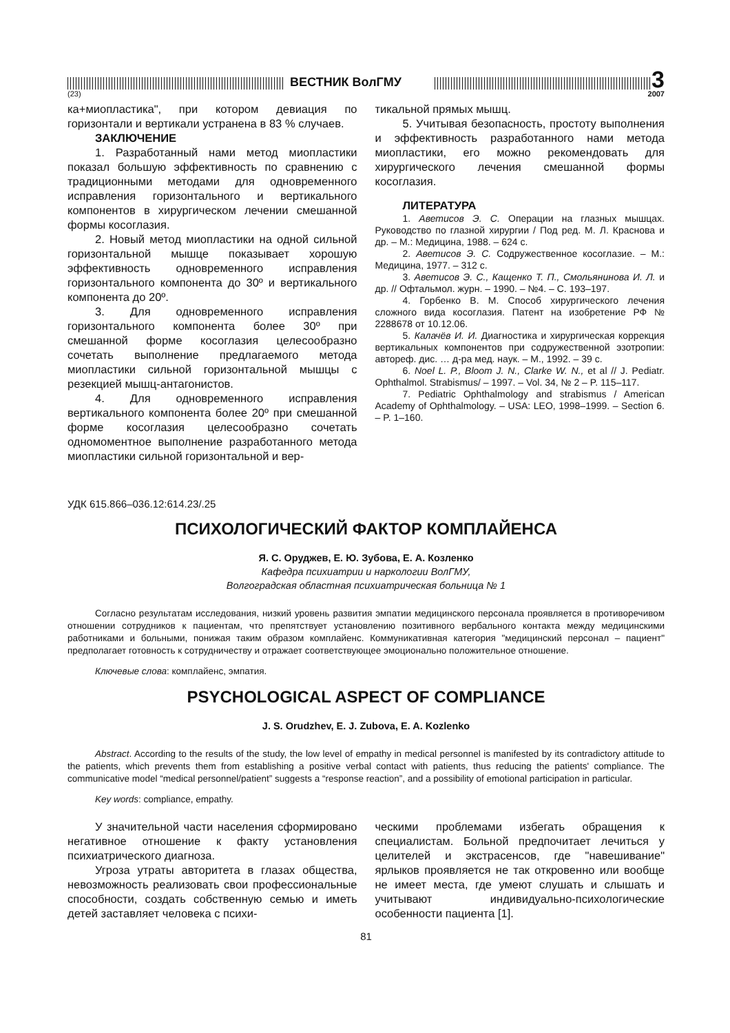ВЕСТНИК ВолГМУ
3
(23) 2007
ка+миопластика", при котором девиация по горизонтали и вертикали устранена в 83 % случаев.
ЗАКЛЮЧЕНИЕ
1. Разработанный нами метод миопластики показал большую эффективность по сравнению с традиционными методами для одновременного исправления горизонтального и вертикального компонентов в хирургическом лечении смешанной формы косоглазия.
2. Новый метод миопластики на одной сильной горизонтальной мышце показывает хорошую эффективность одновременного исправления горизонтального компонента до 30º и вертикального компонента до 20º.
3. Для одновременного исправления горизонтального компонента более 30º при смешанной форме косоглазия целесообразно сочетать выполнение предлагаемого метода миопластики сильной горизонтальной мышцы с резекцией мышц-антагонистов.
4. Для одновременного исправления вертикального компонента более 20º при смешанной форме косоглазия целесообразно сочетать одномоментное выполнение разработанного метода миопластики сильной горизонтальной и вер-
тикальной прямых мышц.
5. Учитывая безопасность, простоту выполнения и эффективность разработанного нами метода миопластики, его можно рекомендовать для хирургического лечения смешанной формы косоглазия.
ЛИТЕРАТУРА
1. Аветисов Э. С. Операции на глазных мышцах. Руководство по глазной хирургии / Под ред. М. Л. Краснова и др. – М.: Медицина, 1988. – 624 с.
2. Аветисов Э. С. Содружественное косоглазие. – М.: Медицина, 1977. – 312 с.
3. Аветисов Э. С., Кащенко Т. П., Смольянинова И. Л. и др. // Офтальмол. журн. – 1990. – №4. – С. 193–197.
4. Горбенко В. М. Способ хирургического лечения сложного вида косоглазия. Патент на изобретение РФ № 2288678 от 10.12.06.
5. Калачёв И. И. Диагностика и хирургическая коррекция вертикальных компонентов при содружественной эзотропии: автореф. дис. … д-ра мед. наук. – М., 1992. – 39 с.
6. Noel L. P., Bloom J. N., Clarke W. N., et al // J. Pediatr. Ophthalmol. Strabismus/ – 1997. – Vol. 34, № 2 – P. 115–117.
7. Pediatric Ophthalmology and strabismus / American Academy of Ophthalmology. – USA: LEO, 1998–1999. – Section 6. – P. 1–160.
УДК 615.866–036.12:614.23/.25
ПСИХОЛОГИЧЕСКИЙ ФАКТОР КОМПЛАЙЕНСА
Я. С. Оруджев, Е. Ю. Зубова, Е. А. Козленко
Кафедра психиатрии и наркологии ВолГМУ,
Волгоградская областная психиатрическая больница № 1
Согласно результатам исследования, низкий уровень развития эмпатии медицинского персонала проявляется в противоречивом отношении сотрудников к пациентам, что препятствует установлению позитивного вербального контакта между медицинскими работниками и больными, понижая таким образом комплайенс. Коммуникативная категория "медицинский персонал – пациент" предполагает готовность к сотрудничеству и отражает соответствующее эмоционально положительное отношение.
Ключевые слова: комплайенс, эмпатия.
PSYCHOLOGICAL ASPECT OF COMPLIANCE
J. S. Orudzhev, E. J. Zubova, E. A. Kozlenko
Abstract. According to the results of the study, the low level of empathy in medical personnel is manifested by its contradictory attitude to the patients, which prevents them from establishing a positive verbal contact with patients, thus reducing the patients' compliance. The communicative model “medical personnel/patient” suggests a “response reaction”, and a possibility of emotional participation in particular.
Key words: compliance, empathy.
У значительной части населения сформировано негативное отношение к факту установления психиатрического диагноза.
Угроза утраты авторитета в глазах общества, невозможность реализовать свои профессиональные способности, создать собственную семью и иметь детей заставляет человека с психи-
ческими проблемами избегать обращения к специалистам. Больной предпочитает лечиться у целителей и экстрасенсов, где "навешивание" ярлыков проявляется не так откровенно или вообще не имеет места, где умеют слушать и слышать и учитывают индивидуально-психологические особенности пациента [1].
81